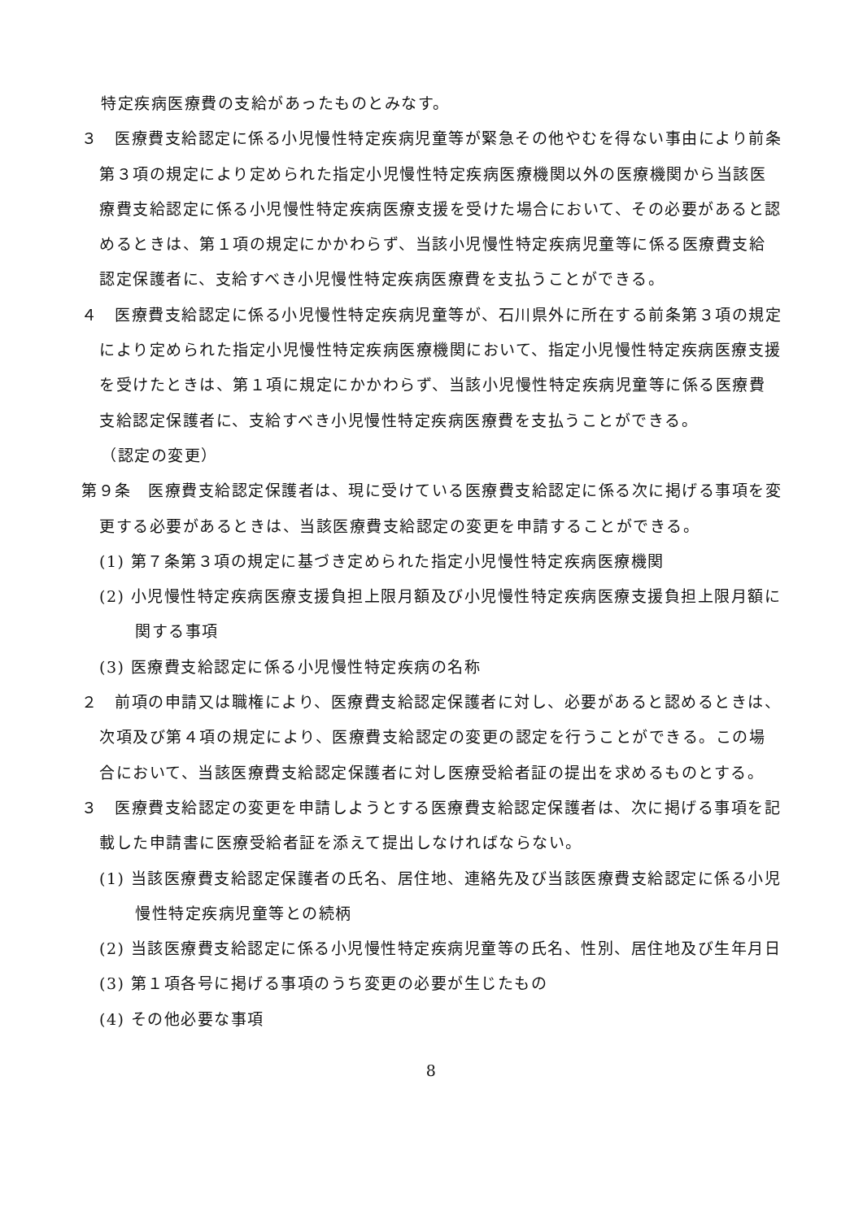特定疾病医療費の支給があったものとみなす。
３　医療費支給認定に係る小児慢性特定疾病児童等が緊急その他やむを得ない事由により前条第３項の規定により定められた指定小児慢性特定疾病医療機関以外の医療機関から当該医療費支給認定に係る小児慢性特定疾病医療支援を受けた場合において、その必要があると認めるときは、第１項の規定にかかわらず、当該小児慢性特定疾病児童等に係る医療費支給認定保護者に、支給すべき小児慢性特定疾病医療費を支払うことができる。
４　医療費支給認定に係る小児慢性特定疾病児童等が、石川県外に所在する前条第３項の規定により定められた指定小児慢性特定疾病医療機関において、指定小児慢性特定疾病医療支援を受けたときは、第１項に規定にかかわらず、当該小児慢性特定疾病児童等に係る医療費支給認定保護者に、支給すべき小児慢性特定疾病医療費を支払うことができる。
（認定の変更）
第９条　医療費支給認定保護者は、現に受けている医療費支給認定に係る次に掲げる事項を変更する必要があるときは、当該医療費支給認定の変更を申請することができる。
(1) 第７条第３項の規定に基づき定められた指定小児慢性特定疾病医療機関
(2) 小児慢性特定疾病医療支援負担上限月額及び小児慢性特定疾病医療支援負担上限月額に関する事項
(3) 医療費支給認定に係る小児慢性特定疾病の名称
２　前項の申請又は職権により、医療費支給認定保護者に対し、必要があると認めるときは、次項及び第４項の規定により、医療費支給認定の変更の認定を行うことができる。この場合において、当該医療費支給認定保護者に対し医療受給者証の提出を求めるものとする。
３　医療費支給認定の変更を申請しようとする医療費支給認定保護者は、次に掲げる事項を記載した申請書に医療受給者証を添えて提出しなければならない。
(1) 当該医療費支給認定保護者の氏名、居住地、連絡先及び当該医療費支給認定に係る小児慢性特定疾病児童等との続柄
(2) 当該医療費支給認定に係る小児慢性特定疾病児童等の氏名、性別、居住地及び生年月日
(3) 第１項各号に掲げる事項のうち変更の必要が生じたもの
(4) その他必要な事項
8